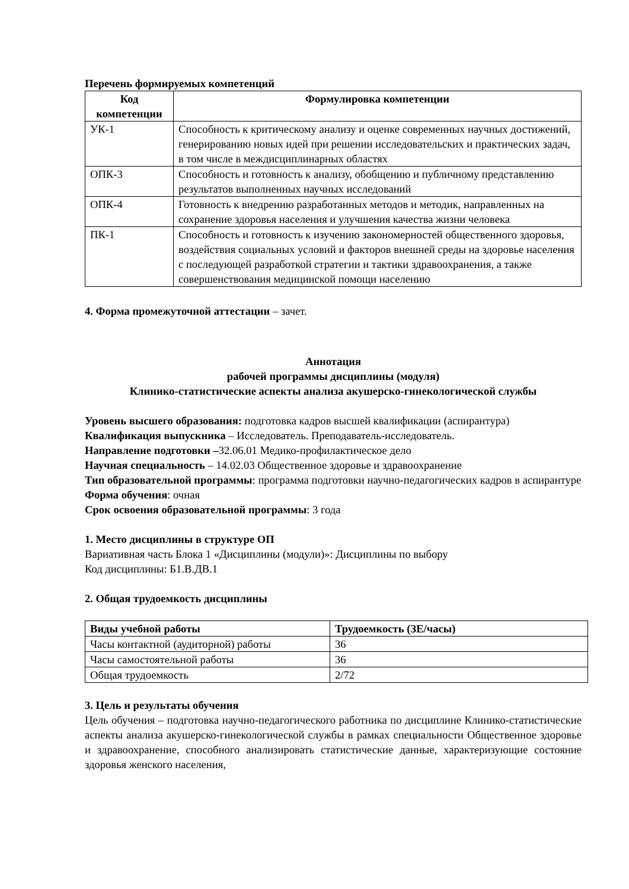Перечень формируемых компетенций
| Код компетенции | Формулировка компетенции |
| --- | --- |
| УК-1 | Способность к критическому анализу и оценке современных научных достижений, генерированию новых идей при решении исследовательских и практических задач, в том числе в междисциплинарных областях |
| ОПК-3 | Способность и готовность к анализу, обобщению и публичному представлению результатов выполненных научных исследований |
| ОПК-4 | Готовность к внедрению разработанных методов и методик, направленных на сохранение здоровья населения и улучшения качества жизни человека |
| ПК-1 | Способность и готовность к изучению закономерностей общественного здоровья, воздействия социальных условий и факторов внешней среды на здоровье населения с последующей разработкой стратегии и тактики здравоохранения, а также совершенствования медицинской помощи населению |
4. Форма промежуточной аттестации – зачет.
Аннотация
рабочей программы дисциплины (модуля)
Клинико-статистические аспекты анализа акушерско-гинекологической службы
Уровень высшего образования: подготовка кадров высшей квалификации (аспирантура)
Квалификация выпускника – Исследователь. Преподаватель-исследователь.
Направление подготовки –32.06.01 Медико-профилактическое дело
Научная специальность – 14.02.03 Общественное здоровье и здравоохранение
Тип образовательной программы: программа подготовки научно-педагогических кадров в аспирантуре
Форма обучения: очная
Срок освоения образовательной программы: 3 года
1. Место дисциплины в структуре ОП
Вариативная часть Блока 1 «Дисциплины (модули)»: Дисциплины по выбору
Код дисциплины: Б1.В.ДВ.1
2. Общая трудоемкость дисциплины
| Виды учебной работы | Трудоемкость (ЗЕ/часы) |
| --- | --- |
| Часы контактной (аудиторной) работы | 36 |
| Часы самостоятельной работы | 36 |
| Общая трудоемкость | 2/72 |
3. Цель и результаты обучения
Цель обучения – подготовка научно-педагогического работника по дисциплине Клинико-статистические аспекты анализа акушерско-гинекологической службы в рамках специальности Общественное здоровье и здравоохранение, способного анализировать статистические данные, характеризующие состояние здоровья женского населения,